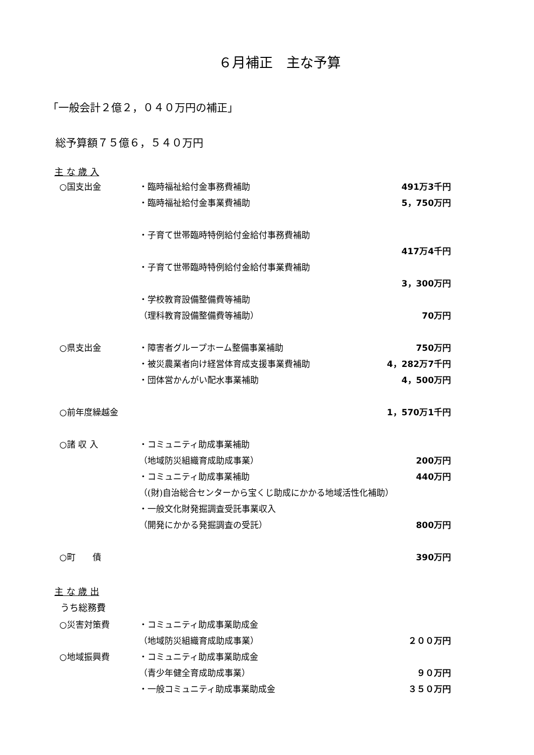６月補正　主な予算
「一般会計２億２，０４０万円の補正」
総予算額７５億６，５４０万円
主 な 歳 入
| ○国支出金 | ・臨時福祉給付金事務費補助 | 491万3千円 |
| | ・臨時福祉給付金事業費補助 | 5，750万円 |
| | ・子育て世帯臨時特例給付金給付事務費補助 | |
| | | 417万4千円 |
| | ・子育て世帯臨時特例給付金給付事業費補助 | |
| | | 3，300万円 |
| | ・学校教育設備整備費等補助 | |
| | （理科教育設備整備費等補助） | 70万円 |
| ○県支出金 | ・障害者グループホーム整備事業補助 | 750万円 |
| | ・被災農業者向け経営体育成支援事業費補助 | 4，282万7千円 |
| | ・団体営かんがい配水事業補助 | 4，500万円 |
| ○前年度繰越金 | | 1，570万1千円 |
| ○諸 収 入 | ・コミュニティ助成事業補助 | |
| | （地域防災組織育成助成事業） | 200万円 |
| | ・コミュニティ助成事業補助 | 440万円 |
| | （(財)自治総合センターから宝くじ助成にかかる地域活性化補助） | |
| | ・一般文化財発掘調査受託事業収入 | |
| | （開発にかかる発掘調査の受託） | 800万円 |
| ○町 債 | | 390万円 |
主 な 歳 出
うち総務費
| ○災害対策費 | ・コミュニティ助成事業助成金 | |
| | （地域防災組織育成助成事業） | ２００万円 |
| ○地域振興費 | ・コミュニティ助成事業助成金 | |
| | （青少年健全育成助成事業） | ９０万円 |
| | ・一般コミュニティ助成事業助成金 | ３５０万円 |